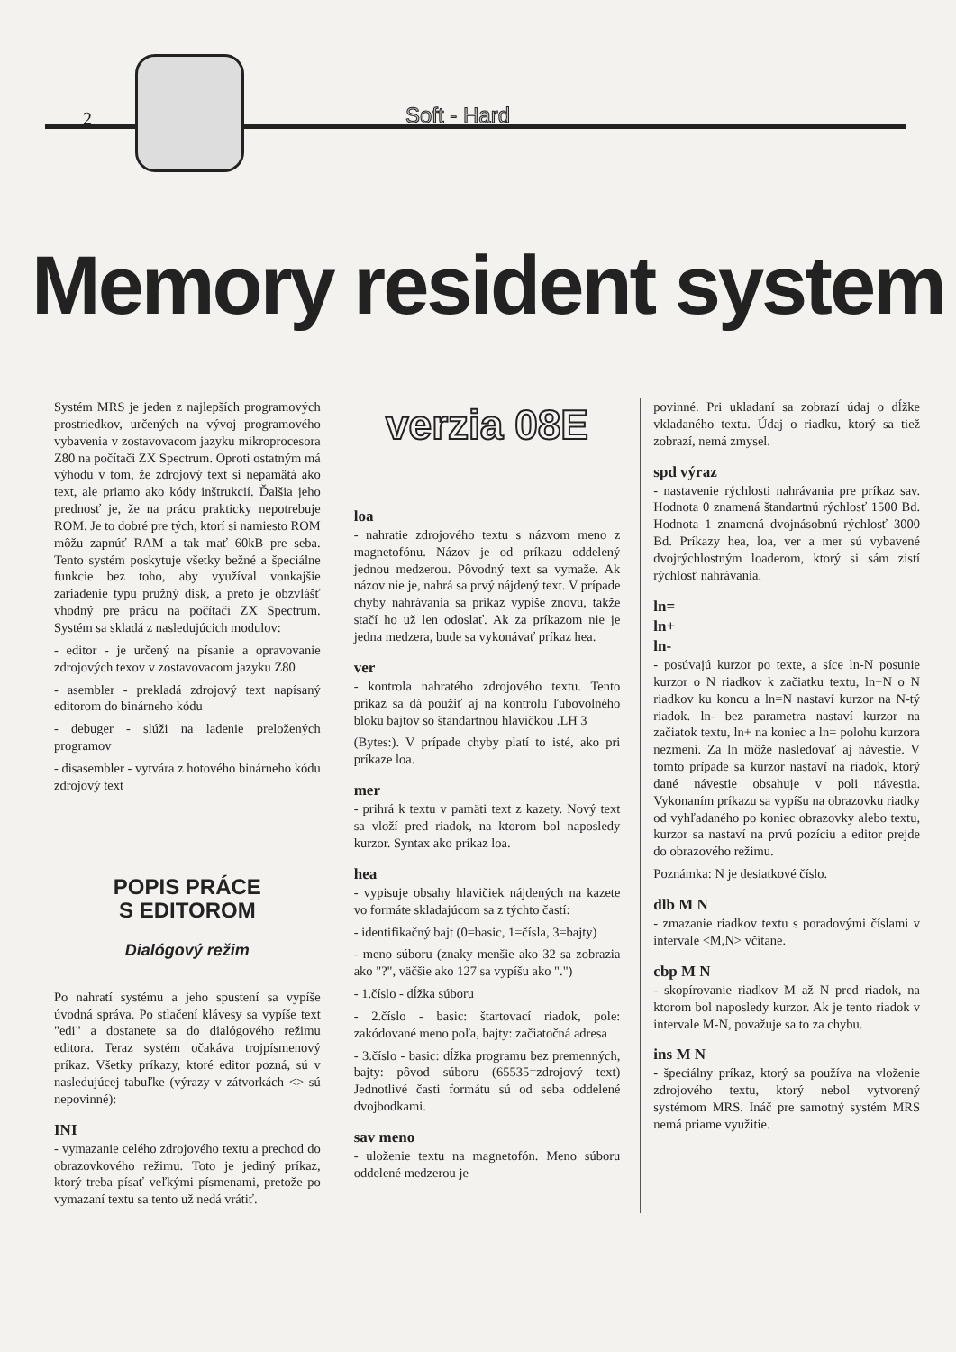2 Soft - Hard
Memory resident system
Systém MRS je jeden z najlepších programových prostriedkov, určených na vývoj programového vybavenia v zostavovacom jazyku mikroprocesora Z80 na počítači ZX Spectrum. Oproti ostatným má výhodu v tom, že zdrojový text si nepamätá ako text, ale priamo ako kódy inštrukcií. Ďalšia jeho prednosť je, že na prácu prakticky nepotrebuje ROM. Je to dobré pre tých, ktorí si namiesto ROM môžu zapnúť RAM a tak mať 60kB pre seba. Tento systém poskytuje všetky bežné a špeciálne funkcie bez toho, aby využíval vonkajšie zariadenie typu pružný disk, a preto je obzvlášť vhodný pre prácu na počítači ZX Spectrum. Systém sa skladá z nasledujúcich modulov:
- editor - je určený na písanie a opravovanie zdrojových texov v zostavovacom jazyku Z80
- asembler - prekladá zdrojový text napísaný editorom do binárneho kódu
- debuger - slúži na ladenie preložených programov
- disasembler - vytvára z hotového binárneho kódu zdrojový text
POPIS PRÁCE
S EDITOROM
Dialógový režim
Po nahratí systému a jeho spustení sa vypíše úvodná správa. Po stlačení klávesy sa vypíše text "edi" a dostanete sa do dialógového režimu editora. Teraz systém očakáva trojpísmenový príkaz. Všetky príkazy, ktoré editor pozná, sú v nasledujúcej tabuľke (výrazy v zátvorkách <> sú nepovinné):
INI
- vymazanie celého zdrojového textu a prechod do obrazovkového režimu. Toto je jediný príkaz, ktorý treba písať veľkými písmenami, pretože po vymazaní textu sa tento už nedá vrátiť.
verzia 08E
loa
- nahratie zdrojového textu s názvom meno z magnetofónu. Názov je od príkazu oddelený jednou medzerou. Pôvodný text sa vymaže. Ak názov nie je, nahrá sa prvý nájdený text. V prípade chyby nahrávania sa príkaz vypíše znovu, takže stačí ho už len odoslať. Ak za príkazom nie je jedna medzera, bude sa vykonávať príkaz hea.
ver
- kontrola nahratého zdrojového textu. Tento príkaz sa dá použiť aj na kontrolu ľubovolného bloku bajtov so štandartnou hlavičkou .LH 3
(Bytes:). V prípade chyby platí to isté, ako pri príkaze loa.
mer
- prihrá k textu v pamäti text z kazety. Nový text sa vloží pred riadok, na ktorom bol naposledy kurzor. Syntax ako príkaz loa.
hea
- vypisuje obsahy hlavičiek nájdených na kazete vo formáte skladajúcom sa z týchto častí:
- identifikačný bajt (0=basic, 1=čísla, 3=bajty)
- meno súboru (znaky menšie ako 32 sa zobrazia ako "?", väčšie ako 127 sa vypíšu ako ".")
- 1.číslo - dĺžka súboru
- 2.číslo - basic: štartovací riadok, pole: zakódované meno poľa, bajty: začiatočná adresa
- 3.číslo - basic: dĺžka programu bez premenných, bajty: pôvod súboru (65535=zdrojový text) Jednotlivé časti formátu sú od seba oddelené dvojbodkami.
sav meno
- uloženie textu na magnetofón. Meno súboru oddelené medzerou je
povinné. Pri ukladaní sa zobrazí údaj o dĺžke vkladaného textu. Údaj o riadku, ktorý sa tiež zobrazí, nemá zmysel.
spd výraz
- nastavenie rýchlosti nahrávania pre príkaz sav. Hodnota 0 znamená štandartnú rýchlosť 1500 Bd. Hodnota 1 znamená dvojnásobnú rýchlosť 3000 Bd. Príkazy hea, loa, ver a mer sú vybavené dvojrýchlostným loaderom, ktorý si sám zistí rýchlosť nahrávania.
ln=
ln+
ln-
- posúvajú kurzor po texte, a síce ln-N posunie kurzor o N riadkov k začiatku textu, ln+N o N riadkov ku koncu a ln=N nastaví kurzor na N-tý riadok. ln- bez parametra nastaví kurzor na začiatok textu, ln+ na koniec a ln= polohu kurzora nezmení. Za ln môže nasledovať aj návestie. V tomto prípade sa kurzor nastaví na riadok, ktorý dané návestie obsahuje v poli návestia. Vykonaním príkazu sa vypíšu na obrazovku riadky od vyhľadaného po koniec obrazovky alebo textu, kurzor sa nastaví na prvú pozíciu a editor prejde do obrazového režimu.
Poznámka: N je desiatkové číslo.
dlb M N
- zmazanie riadkov textu s poradovými číslami v intervale <M,N> včítane.
cbp M N
- skopírovanie riadkov M až N pred riadok, na ktorom bol naposledy kurzor. Ak je tento riadok v intervale M-N, považuje sa to za chybu.
ins M N
- špeciálny príkaz, ktorý sa používa na vloženie zdrojového textu, ktorý nebol vytvorený systémom MRS. Ináč pre samotný systém MRS nemá priame využitie.